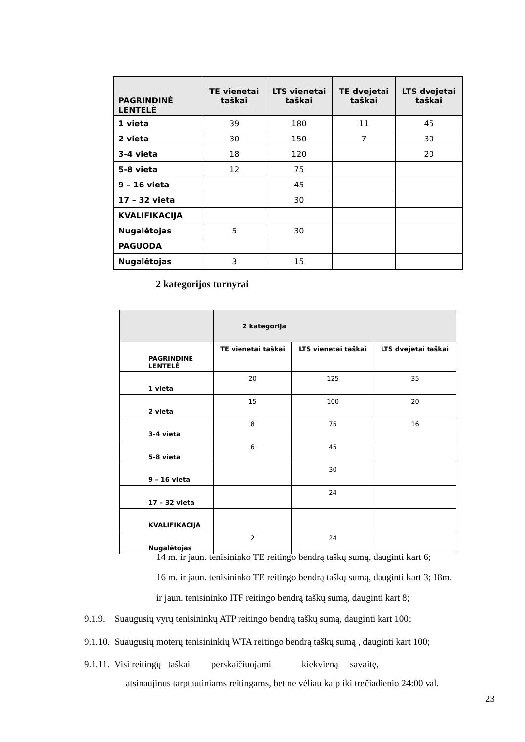| PAGRINDINĖ LENTELĖ | TE vienetai taškai | LTS vienetai taškai | TE dvejetai taškai | LTS dvejetai taškai |
| --- | --- | --- | --- | --- |
| 1 vieta | 39 | 180 | 11 | 45 |
| 2 vieta | 30 | 150 | 7 | 30 |
| 3-4 vieta | 18 | 120 | | 20 |
| 5-8 vieta | 12 | 75 | | |
| 9 – 16 vieta | | 45 | | |
| 17 – 32 vieta | | 30 | | |
| KVALIFIKACIJA | | | | |
| Nugalėtojas | 5 | 30 | | |
| PAGUODA | | | | |
| Nugalėtojas | 3 | 15 | | |
2 kategorijos turnyrai
| | 2 kategorija | | |
| --- | --- | --- | --- |
| PAGRINDINĖ LENTELĖ | TE vienetai taškai | LTS vienetai taškai | LTS dvejetai taškai |
| 1 vieta | 20 | 125 | 35 |
| 2 vieta | 15 | 100 | 20 |
| 3-4 vieta | 8 | 75 | 16 |
| 5-8 vieta | 6 | 45 | |
| 9 – 16 vieta | | 30 | |
| 17 – 32 vieta | | 24 | |
| KVALIFIKACIJA | | | |
| Nugalėtojas | 2 | 24 | |
14 m. ir jaun. tenisininko TE reitingo bendrą taškų sumą, dauginti kart 6;
16 m. ir jaun. tenisininko TE reitingo bendrą taškų sumą, dauginti kart 3; 18m.
ir jaun. tenisininko ITF reitingo bendrą taškų sumą, dauginti kart 8;
9.1.9. Suaugusių vyrų tenisininkų ATP reitingo bendrą taškų sumą, dauginti kart 100;
9.1.10. Suaugusių moterų tenisininkių WTA reitingo bendrą taškų sumą , dauginti kart 100;
9.1.11. Visi reitingų taškai perskaičiuojami kiekvieną savaitę,
atsinaujinus tarptautiniams reitingams, bet ne vėliau kaip iki trečiadienio 24:00 val.
23